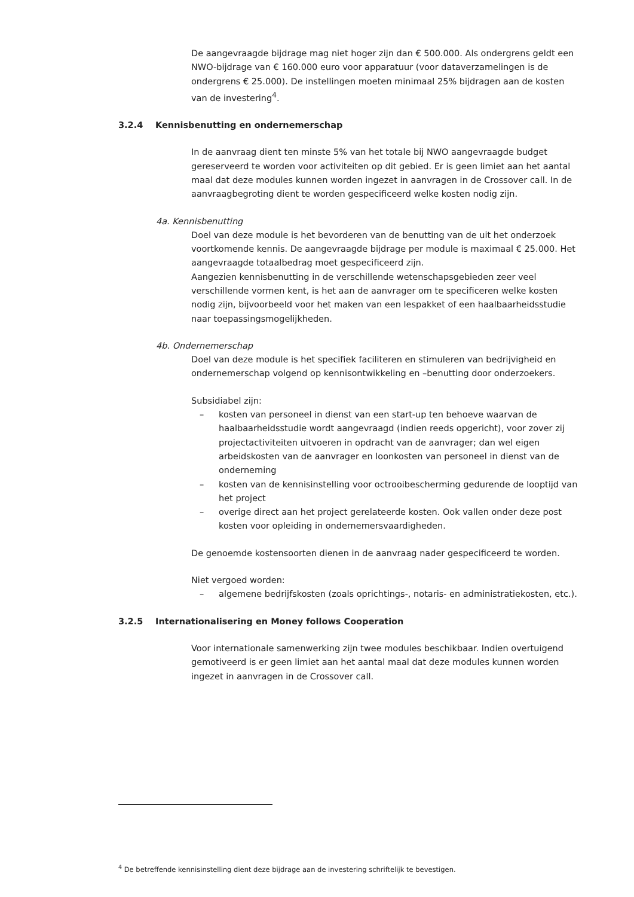De aangevraagde bijdrage mag niet hoger zijn dan € 500.000. Als ondergrens geldt een NWO-bijdrage van € 160.000 euro voor apparatuur (voor dataverzamelingen is de ondergrens € 25.000). De instellingen moeten minimaal 25% bijdragen aan de kosten van de investering<sup>4</sup>.
3.2.4 Kennisbenutting en ondernemerschap
In de aanvraag dient ten minste 5% van het totale bij NWO aangevraagde budget gereserveerd te worden voor activiteiten op dit gebied. Er is geen limiet aan het aantal maal dat deze modules kunnen worden ingezet in aanvragen in de Crossover call. In de aanvraagbegroting dient te worden gespecificeerd welke kosten nodig zijn.
4a. Kennisbenutting
Doel van deze module is het bevorderen van de benutting van de uit het onderzoek voortkomende kennis. De aangevraagde bijdrage per module is maximaal € 25.000. Het aangevraagde totaalbedrag moet gespecificeerd zijn.
Aangezien kennisbenutting in de verschillende wetenschapsgebieden zeer veel verschillende vormen kent, is het aan de aanvrager om te specificeren welke kosten nodig zijn, bijvoorbeeld voor het maken van een lespakket of een haalbaarheidsstudie naar toepassingsmogelijkheden.
4b. Ondernemerschap
Doel van deze module is het specifiek faciliteren en stimuleren van bedrijvigheid en ondernemerschap volgend op kennisontwikkeling en –benutting door onderzoekers.
Subsidiabel zijn:
– kosten van personeel in dienst van een start-up ten behoeve waarvan de haalbaarheidsstudie wordt aangevraagd (indien reeds opgericht), voor zover zij projectactiviteiten uitvoeren in opdracht van de aanvrager; dan wel eigen arbeidskosten van de aanvrager en loonkosten van personeel in dienst van de onderneming
– kosten van de kennisinstelling voor octrooibescherming gedurende de looptijd van het project
– overige direct aan het project gerelateerde kosten. Ook vallen onder deze post kosten voor opleiding in ondernemersvaardigheden.
De genoemde kostensoorten dienen in de aanvraag nader gespecificeerd te worden.
Niet vergoed worden:
– algemene bedrijfskosten (zoals oprichtings-, notaris- en administratiekosten, etc.).
3.2.5 Internationalisering en Money follows Cooperation
Voor internationale samenwerking zijn twee modules beschikbaar. Indien overtuigend gemotiveerd is er geen limiet aan het aantal maal dat deze modules kunnen worden ingezet in aanvragen in de Crossover call.
<sup>4</sup> De betreffende kennisinstelling dient deze bijdrage aan de investering schriftelijk te bevestigen.